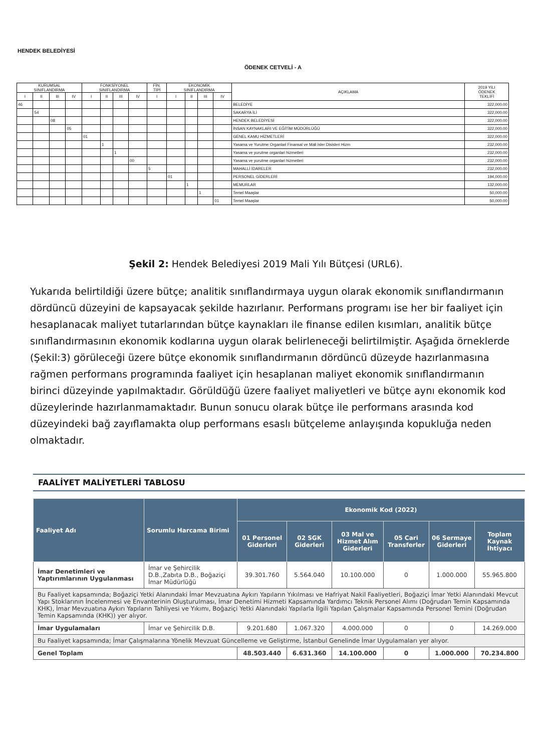HENDEK BELEDİYESİ
ÖDENEK CETVELİ - A
| KURUMSAL SINIFLANDIRMA | | | | FONKSİYONEL SINIFLANDIRMA | | | | FİN. TİPİ | EKONOMİK SINIFLANDIRMA | | | | AÇIKLAMA | 2019 YILI ÖDENEK TEKLİFİ |
| --- | --- | --- | --- | --- | --- | --- | --- | --- | --- | --- | --- | --- | --- | --- |
| I | II | III | IV | I | II | III | IV | I | I | II | III | IV | | |
| 46 | | | | | | | | | | | | | BELEDİYE | 322,000.00 |
| | 54 | | | | | | | | | | | | SAKARYA İLİ | 322,000.00 |
| | | 08 | | | | | | | | | | | HENDEK BELEDİYESİ | 322,000.00 |
| | | | 05 | | | | | | | | | | İNSAN KAYNAKLARI VE EĞİTİM MÜDÜRLÜĞÜ | 322,000.00 |
| | | | | 01 | | | | | | | | | GENEL KAMU HİZMETLERİ | 322,000.00 |
| | | | | | 1 | | | | | | | | Yasama ve Yurutme Organlari Finansal ve Mali isler Disisleri Hizm | 232,000.00 |
| | | | | | | 1 | | | | | | | Yasama ve yurutme organlari hizmetleri | 232,000.00 |
| | | | | | | | 00 | | | | | | Yasama ve yurutme organlari hizmetleri | 232,000.00 |
| | | | | | | | | 5 | | | | | MAHALLİ İDARELER | 232,000.00 |
| | | | | | | | | | 01 | | | | PERSONEL GİDERLERİ | 194,000.00 |
| | | | | | | | | | | 1 | | | MEMURLAR | 132,000.00 |
| | | | | | | | | | | | 1 | | Temel Maaşlar | 50,000.00 |
| | | | | | | | | | | | | 01 | Temel Maaşlar | 50,000.00 |
Şekil 2: Hendek Belediyesi 2019 Mali Yılı Bütçesi (URL6).
Yukarıda belirtildiği üzere bütçe; analitik sınıflandırmaya uygun olarak ekonomik sınıflandırmanın dördüncü düzeyini de kapsayacak şekilde hazırlanır. Performans programı ise her bir faaliyet için hesaplanacak maliyet tutarlarından bütçe kaynakları ile finanse edilen kısımları, analitik bütçe sınıflandırmasının ekonomik kodlarına uygun olarak belirleneceği belirtilmiştir. Aşağıda örneklerde (Şekil:3) görüleceği üzere bütçe ekonomik sınıflandırmanın dördüncü düzeyde hazırlanmasına rağmen performans programında faaliyet için hesaplanan maliyet ekonomik sınıflandırmanın birinci düzeyinde yapılmaktadır. Görüldüğü üzere faaliyet maliyetleri ve bütçe aynı ekonomik kod düzeylerinde hazırlanmamaktadır. Bunun sonucu olarak bütçe ile performans arasında kod düzeyindeki bağ zayıflamakta olup performans esaslı bütçeleme anlayışında kopukluğa neden olmaktadır.
FAALİYET MALİYETLERİ TABLOSU
| Faaliyet Adı | Sorumlu Harcama Birimi | Ekonomik Kod (2022) | | | | | |
| --- | --- | --- | --- | --- | --- | --- | --- |
| | | 01 Personel Giderleri | 02 SGK Giderleri | 03 Mal ve Hizmet Alım Giderleri | 05 Cari Transferler | 06 Sermaye Giderleri | Toplam Kaynak İhtiyacı |
| İmar Denetimleri ve Yaptırımlarının Uygulanması | İmar ve Şehircilik D.B.,Zabıta D.B., Boğaziçi İmar Müdürlüğü | 39.301.760 | 5.564.040 | 10.100.000 | 0 | 1.000.000 | 55.965.800 |
| Bu Faaliyet kapsamında; Boğaziçi Yetki Alanındaki İmar Mevzuatına Aykırı Yapıların Yıkılması ve Hafriyat Nakil Faaliyetleri, Boğaziçi İmar Yetki Alanındaki Mevcut Yapı Stoklarının İncelenmesi ve Envanterinin Oluşturulması, İmar Denetimi Hizmeti Kapsamında Yardımcı Teknik Personel Alımı (Doğrudan Temin Kapsamında KHK), İmar Mevzuatına Aykırı Yapıların Tahliyesi ve Yıkımı, Boğaziçi Yetki Alanındaki Yapılarla İlgili Yapılan Çalışmalar Kapsamında Personel Temini (Doğrudan Temin Kapsamında (KHK)) yer alıyor. | | | | | | | |
| İmar Uygulamaları | İmar ve Şehircilik D.B. | 9.201.680 | 1.067.320 | 4.000.000 | 0 | 0 | 14.269.000 |
| Bu Faaliyet kapsamında; İmar Çalışmalarına Yönelik Mevzuat Güncelleme ve Geliştirme, İstanbul Genelinde İmar Uygulamaları yer alıyor. | | | | | | | |
| Genel Toplam | | 48.503.440 | 6.631.360 | 14.100.000 | 0 | 1.000.000 | 70.234.800 |